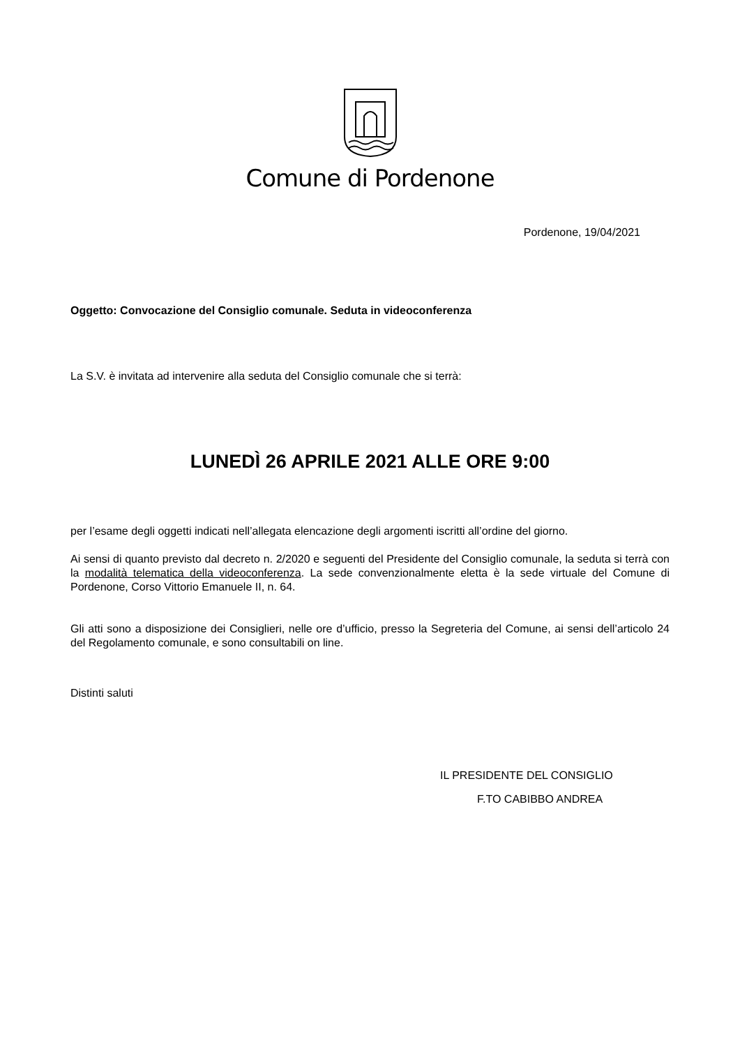Comune di Pordenone
Pordenone, 19/04/2021
Oggetto: Convocazione del Consiglio comunale. Seduta in videoconferenza
La S.V. è invitata ad intervenire alla seduta del Consiglio comunale che si terrà:
LUNEDÌ 26 APRILE 2021 ALLE ORE 9:00
per l’esame degli oggetti indicati nell’allegata elencazione degli argomenti iscritti all’ordine del giorno.
Ai sensi di quanto previsto dal decreto n. 2/2020 e seguenti del Presidente del Consiglio comunale, la seduta si terrà con la modalità telematica della videoconferenza. La sede convenzionalmente eletta è la sede virtuale del Comune di Pordenone, Corso Vittorio Emanuele II, n. 64.
Gli atti sono a disposizione dei Consiglieri, nelle ore d’ufficio, presso la Segreteria del Comune, ai sensi dell’articolo 24 del Regolamento comunale, e sono consultabili on line.
Distinti saluti
IL PRESIDENTE DEL CONSIGLIO
F.TO CABIBBO ANDREA